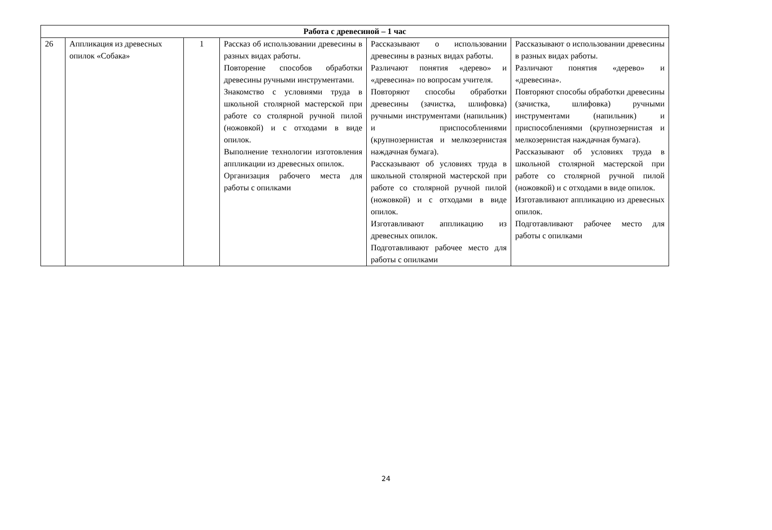| Работа с древесиной – 1 час | | | | | |
| --- | --- | --- | --- | --- | --- |
| 26 | Аппликация из древесных опилок «Собака» | 1 | Рассказ об использовании древесины в разных видах работы. Повторение способов обработки древесины ручными инструментами. Знакомство с условиями труда в школьной столярной мастерской при работе со столярной ручной пилой (ножовкой) и с отходами в виде опилок. Выполнение технологии изготовления аппликации из древесных опилок. Организация рабочего места для работы с опилками | Рассказывают о использовании древесины в разных видах работы. Различают понятия «дерево» и «древесина» по вопросам учителя. Повторяют способы обработки древесины (зачистка, шлифовка) ручными инструментами (напильник) и приспособлениями (крупнозернистая и мелкозернистая наждачная бумага). Рассказывают об условиях труда в школьной столярной мастерской при работе со столярной ручной пилой (ножовкой) и с отходами в виде опилок. Изготавливают аппликацию из древесных опилок. Подготавливают рабочее место для работы с опилками | Рассказывают о использовании древесины в разных видах работы. Различают понятия «дерево» и «древесина». Повторяют способы обработки древесины (зачистка, шлифовка) ручными инструментами (напильник) и приспособлениями (крупнозернистая и мелкозернистая наждачная бумага). Рассказывают об условиях труда в школьной столярной мастерской при работе со столярной ручной пилой (ножовкой) и с отходами в виде опилок. Изготавливают аппликацию из древесных опилок. Подготавливают рабочее место для работы с опилками |
24